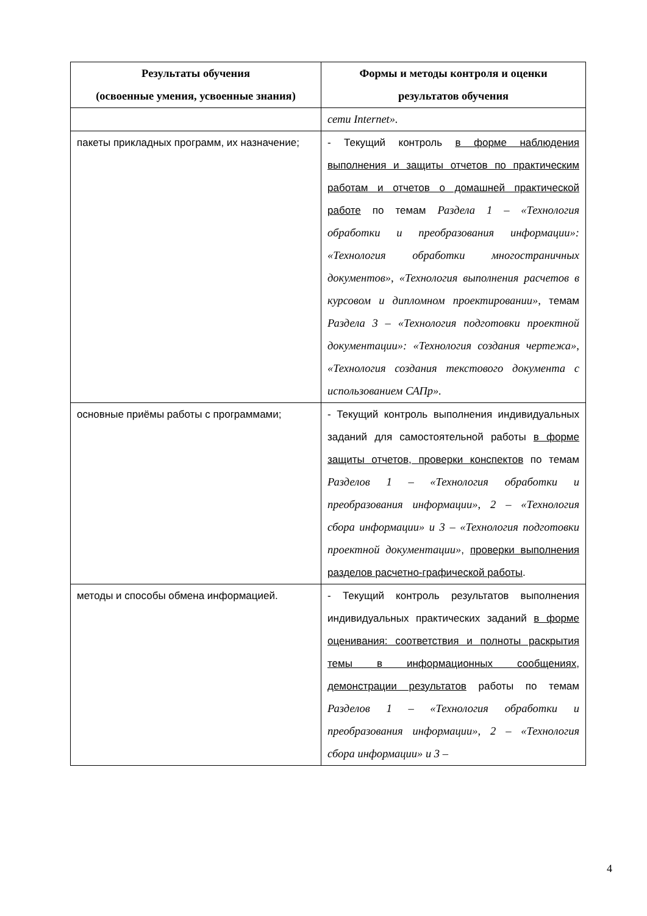| Результаты обучения (освоенные умения, усвоенные знания) | Формы и методы контроля и оценки результатов обучения |
| --- | --- |
| | сети Internet». |
| пакеты прикладных программ, их назначение; | - Текущий контроль в форме наблюдения выполнения и защиты отчетов по практическим работам и отчетов о домашней практической работе по темам Раздела 1 – «Технология обработки и преобразования информации»: «Технология обработки многостраничных документов», «Технология выполнения расчетов в курсовом и дипломном проектировании», темам Раздела 3 – «Технология подготовки проектной документации»: «Технология создания чертежа», «Технология создания текстового документа с использованием САПр». |
| основные приёмы работы с программами; | - Текущий контроль выполнения индивидуальных заданий для самостоятельной работы в форме защиты отчетов, проверки конспектов по темам Разделов 1 – «Технология обработки и преобразования информации», 2 – «Технология сбора информации» и 3 – «Технология подготовки проектной документации» , проверки выполнения разделов расчетно-графической работы . |
| методы и способы обмена информацией. | - Текущий контроль результатов выполнения индивидуальных практических заданий в форме оценивания: соответствия и полноты раскрытия темы в информационных сообщениях, демонстрации результатов работы по темам Разделов 1 – «Технология обработки и преобразования информации», 2 – «Технология сбора информации» и 3 – |
4